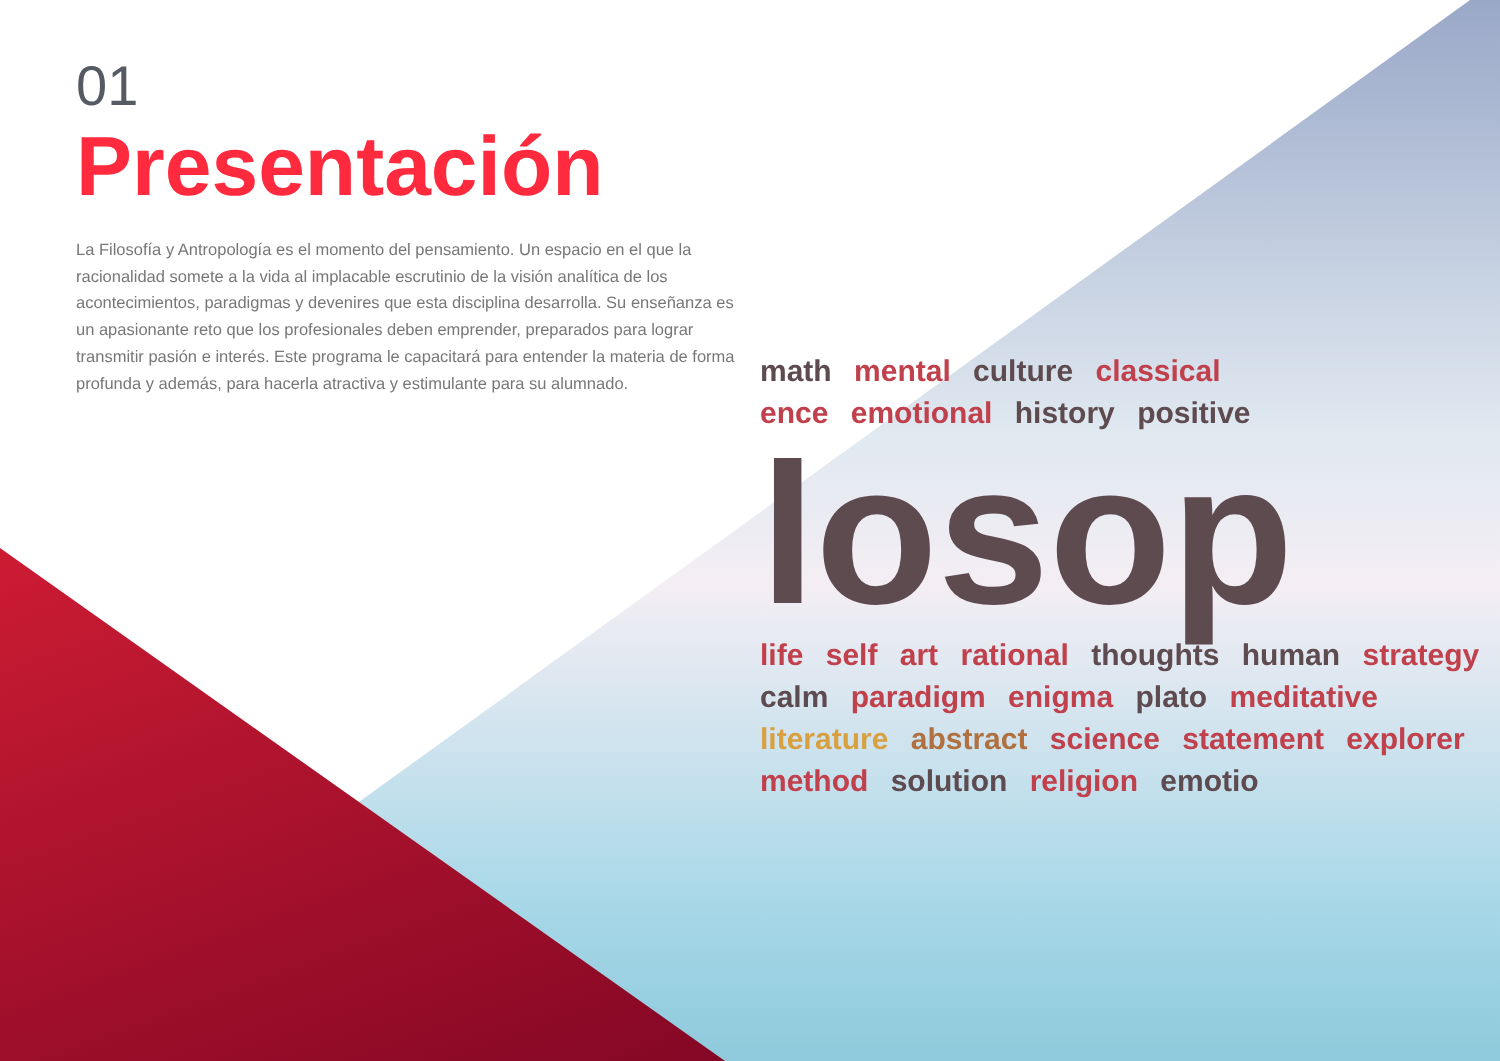01
Presentación
La Filosofía y Antropología es el momento del pensamiento. Un espacio en el que la racionalidad somete a la vida al implacable escrutinio de la visión analítica de los acontecimientos, paradigmas y devenires que esta disciplina desarrolla. Su enseñanza es un apasionante reto que los profesionales deben emprender, preparados para lograr transmitir pasión e interés. Este programa le capacitará para entender la materia de forma profunda y además, para hacerla atractiva y estimulante para su alumnado.
math mental culture classical
ence emotional history positive
losop
life self art rational thoughts human strategy calm paradigm enigma plato meditative literature abstract science statement explorer method solution religion emotio